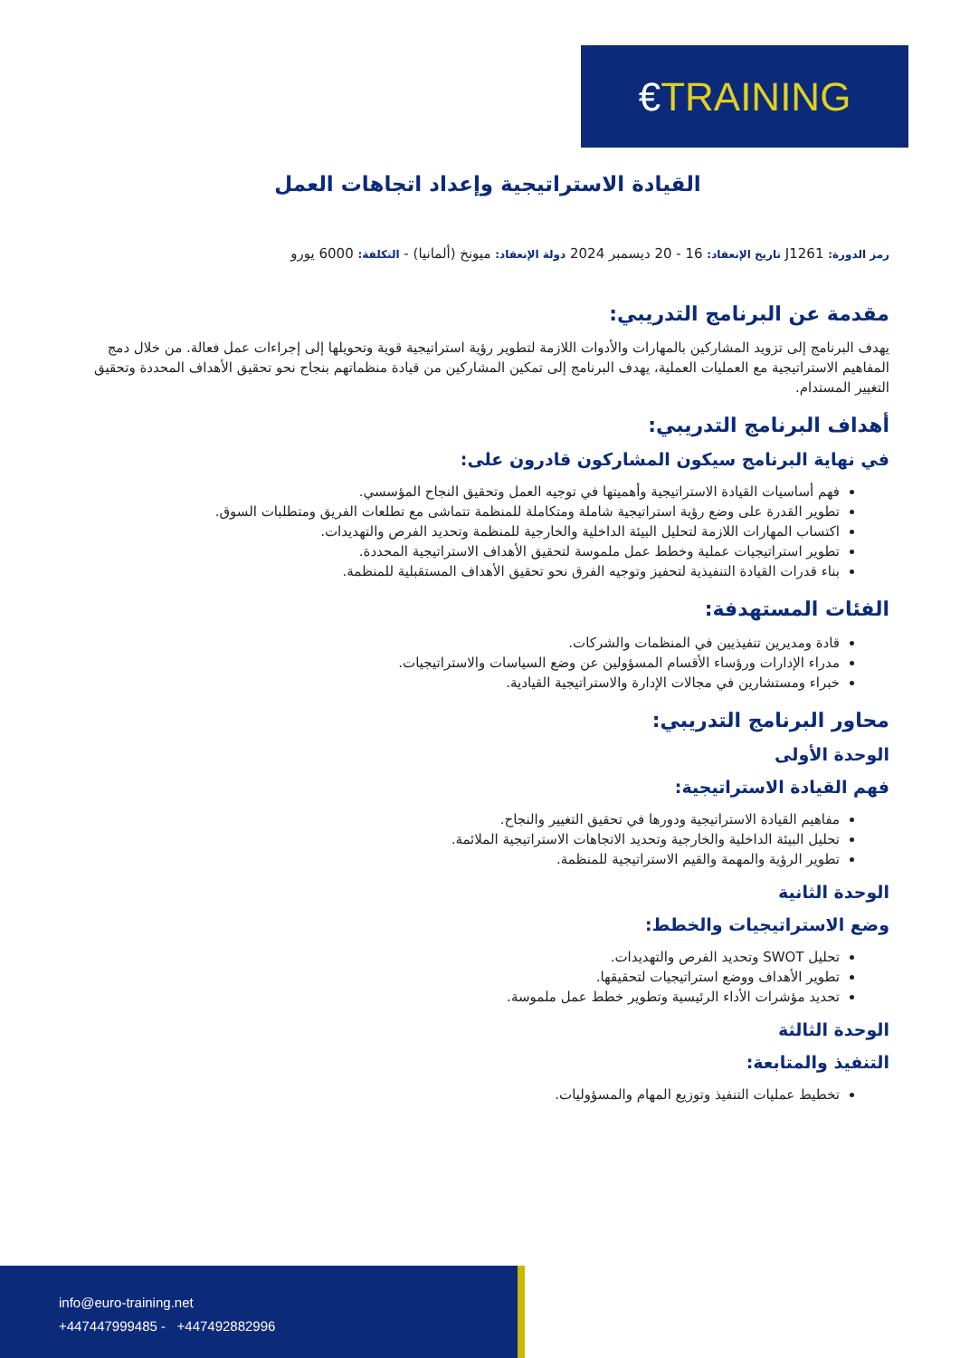€ TRAINING
القيادة الاستراتيجية وإعداد اتجاهات العمل
رمز الدورة: J1261 تاريخ الإنعقاد: 16 - 20 ديسمبر 2024 دولة الإنعقاد: ميونخ (ألمانيا) - التكلفة: 6000 يورو
مقدمة عن البرنامج التدريبي:
يهدف البرنامج إلى تزويد المشاركين بالمهارات والأدوات اللازمة لتطوير رؤية استراتيجية قوية وتحويلها إلى إجراءات عمل فعالة. من خلال دمج المفاهيم الاستراتيجية مع العمليات العملية، يهدف البرنامج إلى تمكين المشاركين من قيادة منظماتهم بنجاح نحو تحقيق الأهداف المحددة وتحقيق التغيير المستدام.
أهداف البرنامج التدريبي:
في نهاية البرنامج سيكون المشاركون قادرون على:
فهم أساسيات القيادة الاستراتيجية وأهميتها في توجيه العمل وتحقيق النجاح المؤسسي.
تطوير القدرة على وضع رؤية استراتيجية شاملة ومتكاملة للمنظمة تتماشى مع تطلعات الفريق ومتطلبات السوق.
اكتساب المهارات اللازمة لتحليل البيئة الداخلية والخارجية للمنظمة وتحديد الفرص والتهديدات.
تطوير استراتيجيات عملية وخطط عمل ملموسة لتحقيق الأهداف الاستراتيجية المحددة.
بناء قدرات القيادة التنفيذية لتحفيز وتوجيه الفرق نحو تحقيق الأهداف المستقبلية للمنظمة.
الفئات المستهدفة:
قادة ومديرين تنفيذيين في المنظمات والشركات.
مدراء الإدارات ورؤساء الأقسام المسؤولين عن وضع السياسات والاستراتيجيات.
خبراء ومستشارين في مجالات الإدارة والاستراتيجية القيادية.
محاور البرنامج التدريبي:
الوحدة الأولى
فهم القيادة الاستراتيجية:
مفاهيم القيادة الاستراتيجية ودورها في تحقيق التغيير والنجاح.
تحليل البيئة الداخلية والخارجية وتحديد الاتجاهات الاستراتيجية الملائمة.
تطوير الرؤية والمهمة والقيم الاستراتيجية للمنظمة.
الوحدة الثانية
وضع الاستراتيجيات والخطط:
تحليل SWOT وتحديد الفرص والتهديدات.
تطوير الأهداف ووضع استراتيجيات لتحقيقها.
تحديد مؤشرات الأداء الرئيسية وتطوير خطط عمل ملموسة.
الوحدة الثالثة
التنفيذ والمتابعة:
تخطيط عمليات التنفيذ وتوزيع المهام والمسؤوليات.
info@euro-training.net
+447447999485 - +447492882996